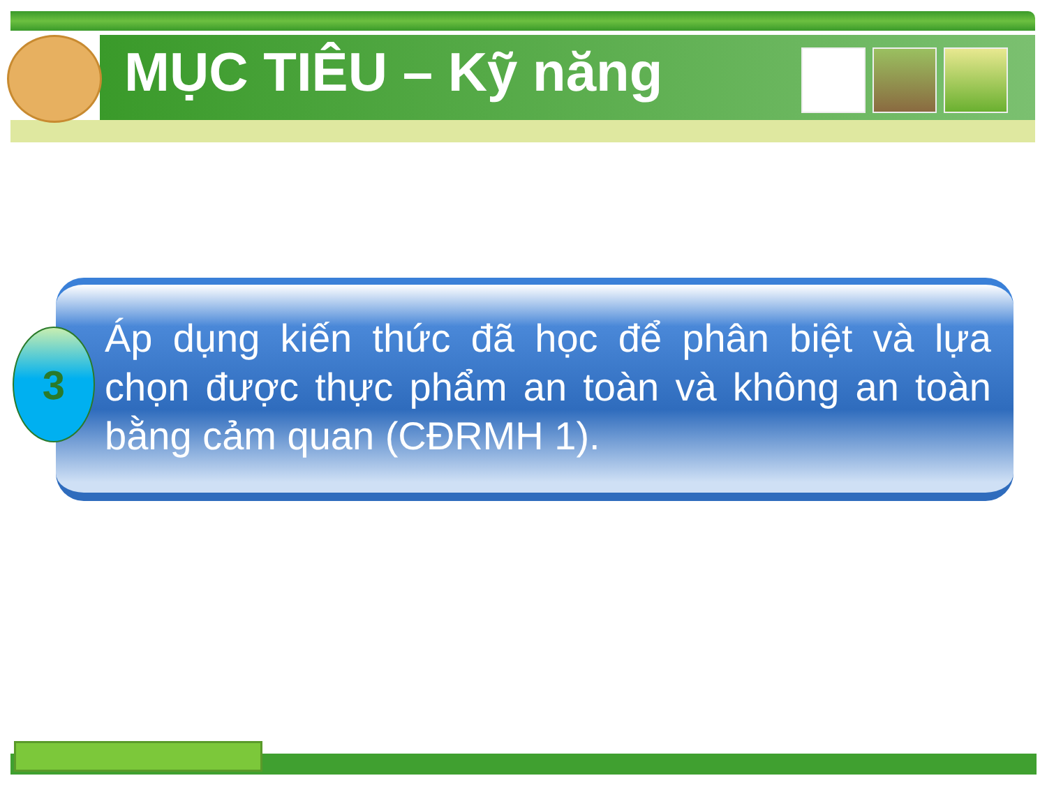MỤC TIÊU – Kỹ năng
Áp dụng kiến thức đã học để phân biệt và lựa chọn được thực phẩm an toàn và không an toàn bằng cảm quan (CĐRMH 1).
3